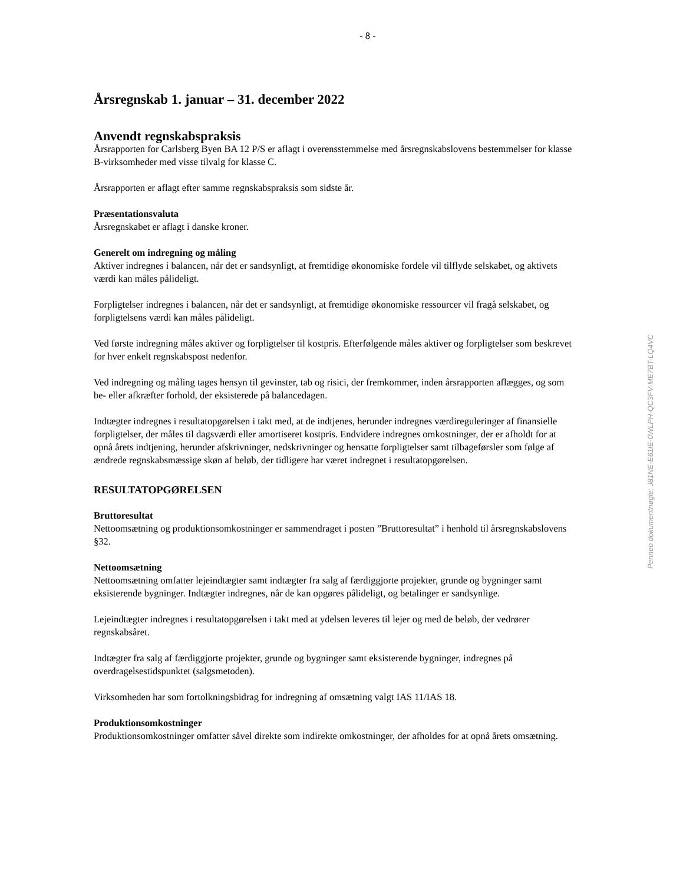- 8 -
Årsregnskab 1. januar – 31. december 2022
Anvendt regnskabspraksis
Årsrapporten for Carlsberg Byen BA 12 P/S er aflagt i overensstemmelse med årsregnskabslovens bestemmelser for klasse B-virksomheder med visse tilvalg for klasse C.
Årsrapporten er aflagt efter samme regnskabspraksis som sidste år.
Præsentationsvaluta
Årsregnskabet er aflagt i danske kroner.
Generelt om indregning og måling
Aktiver indregnes i balancen, når det er sandsynligt, at fremtidige økonomiske fordele vil tilflyde selskabet, og aktivets værdi kan måles pålideligt.
Forpligtelser indregnes i balancen, når det er sandsynligt, at fremtidige økonomiske ressourcer vil fragå selskabet, og forpligtelsens værdi kan måles pålideligt.
Ved første indregning måles aktiver og forpligtelser til kostpris. Efterfølgende måles aktiver og forpligtelser som beskrevet for hver enkelt regnskabspost nedenfor.
Ved indregning og måling tages hensyn til gevinster, tab og risici, der fremkommer, inden årsrapporten aflægges, og som be- eller afkræfter forhold, der eksisterede på balancedagen.
Indtægter indregnes i resultatopgørelsen i takt med, at de indtjenes, herunder indregnes værdireguleringer af finansielle forpligtelser, der måles til dagsværdi eller amortiseret kostpris. Endvidere indregnes omkostninger, der er afholdt for at opnå årets indtjening, herunder afskrivninger, nedskrivninger og hensatte forpligtelser samt tilbageførsler som følge af ændrede regnskabsmæssige skøn af beløb, der tidligere har været indregnet i resultatopgørelsen.
RESULTATOPGØRELSEN
Bruttoresultat
Nettoomsætning og produktionsomkostninger er sammendraget i posten ”Bruttoresultat” i henhold til årsregnskabslovens §32.
Nettoomsætning
Nettoomsætning omfatter lejeindtægter samt indtægter fra salg af færdiggjorte projekter, grunde og bygninger samt eksisterende bygninger. Indtægter indregnes, når de kan opgøres pålideligt, og betalinger er sandsynlige.
Lejeindtægter indregnes i resultatopgørelsen i takt med at ydelsen leveres til lejer og med de beløb, der vedrører regnskabsåret.
Indtægter fra salg af færdiggjorte projekter, grunde og bygninger samt eksisterende bygninger, indregnes på overdragelsestidspunktet (salgsmetoden).
Virksomheden har som fortolkningsbidrag for indregning af omsætning valgt IAS 11/IAS 18.
Produktionsomkostninger
Produktionsomkostninger omfatter såvel direkte som indirekte omkostninger, der afholdes for at opnå årets omsætning.
Penneo dokumentnøgle: J81NE-E61IE-0WLPH-QC3FV-ME7BT-LQ4VC